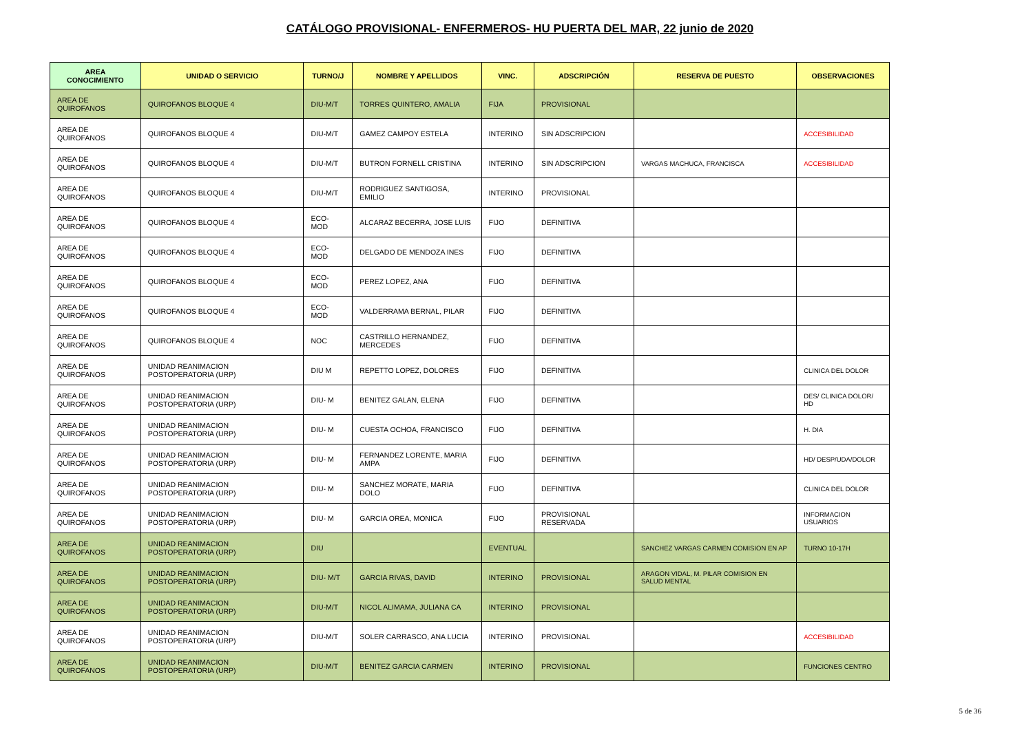CATÁLOGO PROVISIONAL- ENFERMEROS- HU PUERTA DEL MAR, 22 junio de 2020
| AREA CONOCIMIENTO | UNIDAD O SERVICIO | TURNO/J | NOMBRE Y APELLIDOS | VINC. | ADSCRIPCIÓN | RESERVA DE PUESTO | OBSERVACIONES |
| --- | --- | --- | --- | --- | --- | --- | --- |
| AREA DE QUIROFANOS | QUIROFANOS BLOQUE 4 | DIU-M/T | TORRES QUINTERO, AMALIA | FIJA | PROVISIONAL | | |
| AREA DE QUIROFANOS | QUIROFANOS BLOQUE 4 | DIU-M/T | GAMEZ CAMPOY ESTELA | INTERINO | SIN ADSCRIPCION | | ACCESIBILIDAD |
| AREA DE QUIROFANOS | QUIROFANOS BLOQUE 4 | DIU-M/T | BUTRON FORNELL CRISTINA | INTERINO | SIN ADSCRIPCION | VARGAS MACHUCA, FRANCISCA | ACCESIBILIDAD |
| AREA DE QUIROFANOS | QUIROFANOS BLOQUE 4 | DIU-M/T | RODRIGUEZ SANTIGOSA, EMILIO | INTERINO | PROVISIONAL | | |
| AREA DE QUIROFANOS | QUIROFANOS BLOQUE 4 | ECO-MOD | ALCARAZ BECERRA, JOSE LUIS | FIJO | DEFINITIVA | | |
| AREA DE QUIROFANOS | QUIROFANOS BLOQUE 4 | ECO-MOD | DELGADO DE MENDOZA INES | FIJO | DEFINITIVA | | |
| AREA DE QUIROFANOS | QUIROFANOS BLOQUE 4 | ECO-MOD | PEREZ LOPEZ, ANA | FIJO | DEFINITIVA | | |
| AREA DE QUIROFANOS | QUIROFANOS BLOQUE 4 | ECO-MOD | VALDERRAMA BERNAL, PILAR | FIJO | DEFINITIVA | | |
| AREA DE QUIROFANOS | QUIROFANOS BLOQUE 4 | NOC | CASTRILLO HERNANDEZ, MERCEDES | FIJO | DEFINITIVA | | |
| AREA DE QUIROFANOS | UNIDAD REANIMACION POSTOPERATORIA (URP) | DIU M | REPETTO LOPEZ, DOLORES | FIJO | DEFINITIVA | | CLINICA DEL DOLOR |
| AREA DE QUIROFANOS | UNIDAD REANIMACION POSTOPERATORIA (URP) | DIU- M | BENITEZ GALAN, ELENA | FIJO | DEFINITIVA | | DES/ CLINICA DOLOR/ HD |
| AREA DE QUIROFANOS | UNIDAD REANIMACION POSTOPERATORIA (URP) | DIU- M | CUESTA OCHOA, FRANCISCO | FIJO | DEFINITIVA | | H. DIA |
| AREA DE QUIROFANOS | UNIDAD REANIMACION POSTOPERATORIA (URP) | DIU- M | FERNANDEZ LORENTE, MARIA AMPA | FIJO | DEFINITIVA | | HD/ DESP/UDA/DOLOR |
| AREA DE QUIROFANOS | UNIDAD REANIMACION POSTOPERATORIA (URP) | DIU- M | SANCHEZ MORATE, MARIA DOLO | FIJO | DEFINITIVA | | CLINICA DEL DOLOR |
| AREA DE QUIROFANOS | UNIDAD REANIMACION POSTOPERATORIA (URP) | DIU- M | GARCIA OREA, MONICA | FIJO | PROVISIONAL RESERVADA | | INFORMACION USUARIOS |
| AREA DE QUIROFANOS | UNIDAD REANIMACION POSTOPERATORIA (URP) | DIU | | EVENTUAL | | SANCHEZ VARGAS CARMEN COMISION EN AP | TURNO 10-17H |
| AREA DE QUIROFANOS | UNIDAD REANIMACION POSTOPERATORIA (URP) | DIU- M/T | GARCIA RIVAS, DAVID | INTERINO | PROVISIONAL | ARAGON VIDAL, M. PILAR COMISION EN SALUD MENTAL | |
| AREA DE QUIROFANOS | UNIDAD REANIMACION POSTOPERATORIA (URP) | DIU-M/T | NICOL ALIMAMA, JULIANA CA | INTERINO | PROVISIONAL | | |
| AREA DE QUIROFANOS | UNIDAD REANIMACION POSTOPERATORIA (URP) | DIU-M/T | SOLER CARRASCO, ANA LUCIA | INTERINO | PROVISIONAL | | ACCESIBILIDAD |
| AREA DE QUIROFANOS | UNIDAD REANIMACION POSTOPERATORIA (URP) | DIU-M/T | BENITEZ GARCIA CARMEN | INTERINO | PROVISIONAL | | FUNCIONES CENTRO |
5 de 36